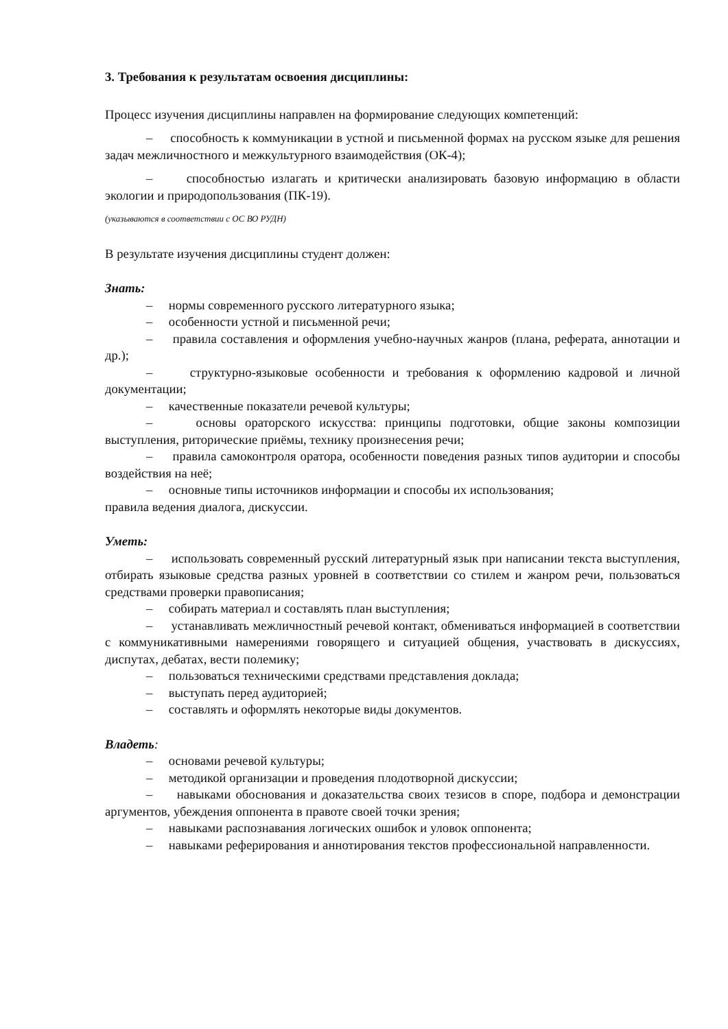3. Требования к результатам освоения дисциплины:
Процесс изучения дисциплины направлен на формирование следующих компетенций:
– способность к коммуникации в устной и письменной формах на русском языке для решения задач межличностного и межкультурного взаимодействия (ОК-4);
– способностью излагать и критически анализировать базовую информацию в области экологии и природопользования (ПК-19).
(указываются в соответствии с ОС ВО РУДН)
В результате изучения дисциплины студент должен:
Знать:
– нормы современного русского литературного языка;
– особенности устной и письменной речи;
– правила составления и оформления учебно-научных жанров (плана, реферата, аннотации и др.);
– структурно-языковые особенности и требования к оформлению кадровой и личной документации;
– качественные показатели речевой культуры;
– основы ораторского искусства: принципы подготовки, общие законы композиции выступления, риторические приёмы, технику произнесения речи;
– правила самоконтроля оратора, особенности поведения разных типов аудитории и способы воздействия на неё;
– основные типы источников информации и способы их использования;
правила ведения диалога, дискуссии.
Уметь:
– использовать современный русский литературный язык при написании текста выступления, отбирать языковые средства разных уровней в соответствии со стилем и жанром речи, пользоваться средствами проверки правописания;
– собирать материал и составлять план выступления;
– устанавливать межличностный речевой контакт, обмениваться информацией в соответствии с коммуникативными намерениями говорящего и ситуацией общения, участвовать в дискуссиях, диспутах, дебатах, вести полемику;
– пользоваться техническими средствами представления доклада;
– выступать перед аудиторией;
– составлять и оформлять некоторые виды документов.
Владеть:
– основами речевой культуры;
– методикой организации и проведения плодотворной дискуссии;
– навыками обоснования и доказательства своих тезисов в споре, подбора и демонстрации аргументов, убеждения оппонента в правоте своей точки зрения;
– навыками распознавания логических ошибок и уловок оппонента;
– навыками реферирования и аннотирования текстов профессиональной направленности.